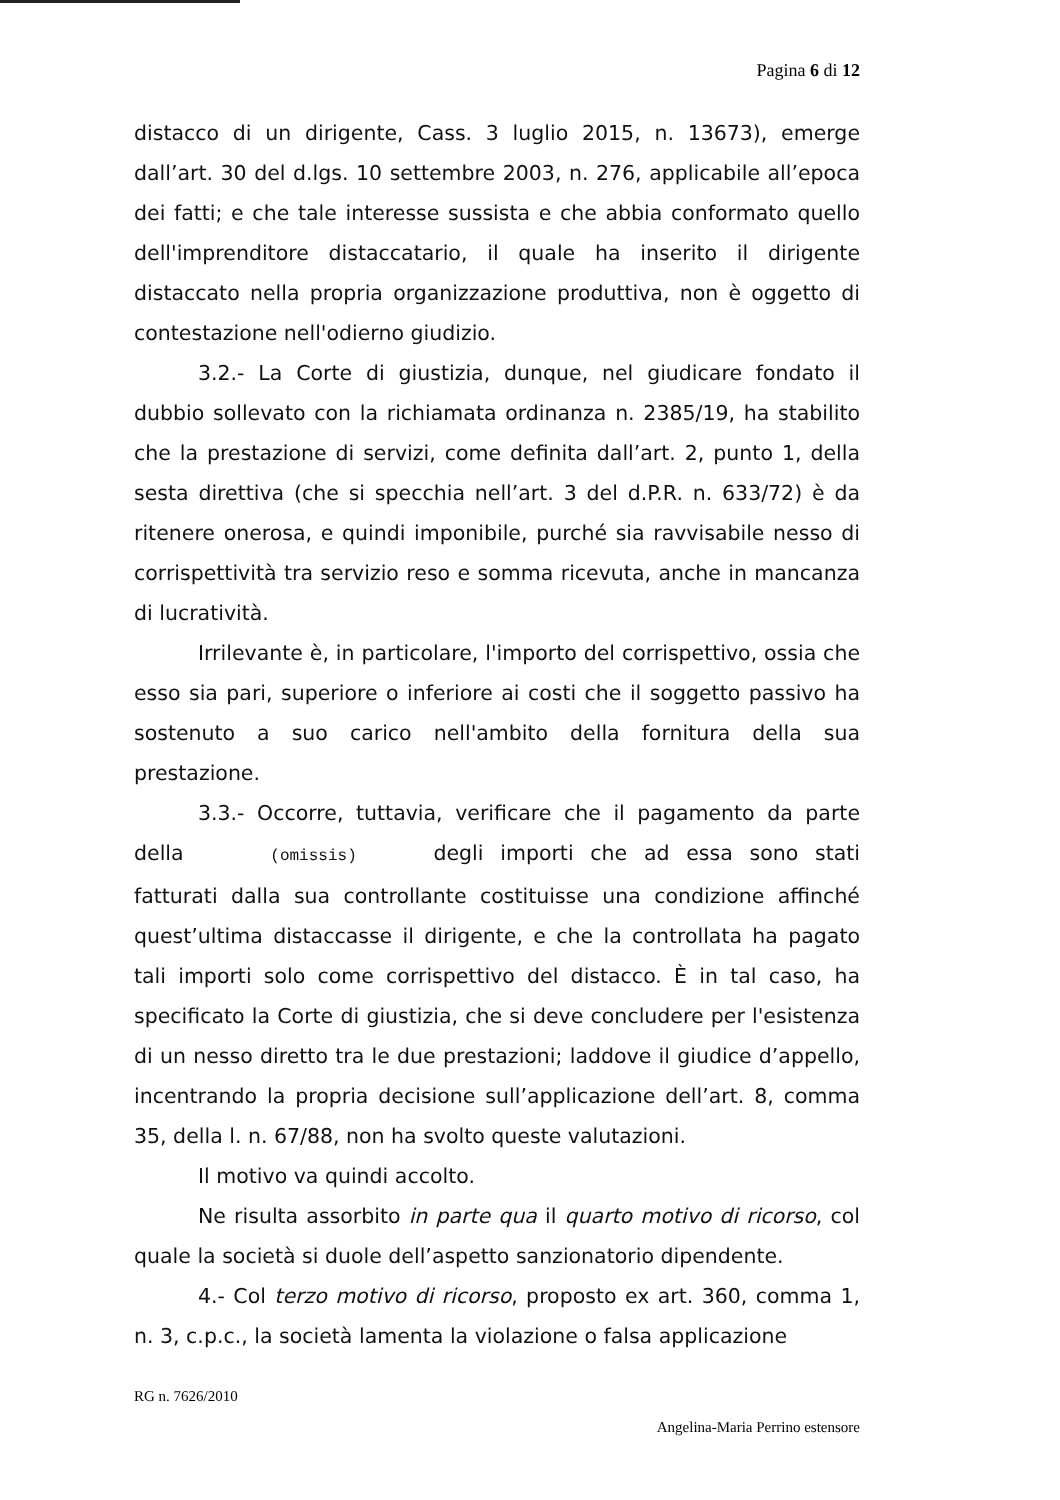Pagina 6 di 12
distacco di un dirigente, Cass. 3 luglio 2015, n. 13673), emerge dall’art. 30 del d.lgs. 10 settembre 2003, n. 276, applicabile all’epoca dei fatti; e che tale interesse sussista e che abbia conformato quello dell'imprenditore distaccatario, il quale ha inserito il dirigente distaccato nella propria organizzazione produttiva, non è oggetto di contestazione nell'odierno giudizio.
3.2.- La Corte di giustizia, dunque, nel giudicare fondato il dubbio sollevato con la richiamata ordinanza n. 2385/19, ha stabilito che la prestazione di servizi, come definita dall’art. 2, punto 1, della sesta direttiva (che si specchia nell’art. 3 del d.P.R. n. 633/72) è da ritenere onerosa, e quindi imponibile, purché sia ravvisabile nesso di corrispettività tra servizio reso e somma ricevuta, anche in mancanza di lucratività.
Irrilevante è, in particolare, l'importo del corrispettivo, ossia che esso sia pari, superiore o inferiore ai costi che il soggetto passivo ha sostenuto a suo carico nell'ambito della fornitura della sua prestazione.
3.3.- Occorre, tuttavia, verificare che il pagamento da parte della (omissis) degli importi che ad essa sono stati fatturati dalla sua controllante costituisse una condizione affinché quest’ultima distaccasse il dirigente, e che la controllata ha pagato tali importi solo come corrispettivo del distacco. È in tal caso, ha specificato la Corte di giustizia, che si deve concludere per l'esistenza di un nesso diretto tra le due prestazioni; laddove il giudice d’appello, incentrando la propria decisione sull’applicazione dell’art. 8, comma 35, della l. n. 67/88, non ha svolto queste valutazioni.
Il motivo va quindi accolto.
Ne risulta assorbito in parte qua il quarto motivo di ricorso, col quale la società si duole dell’aspetto sanzionatorio dipendente.
4.- Col terzo motivo di ricorso, proposto ex art. 360, comma 1, n. 3, c.p.c., la società lamenta la violazione o falsa applicazione
RG n. 7626/2010
Angelina-Maria Perrino estensore